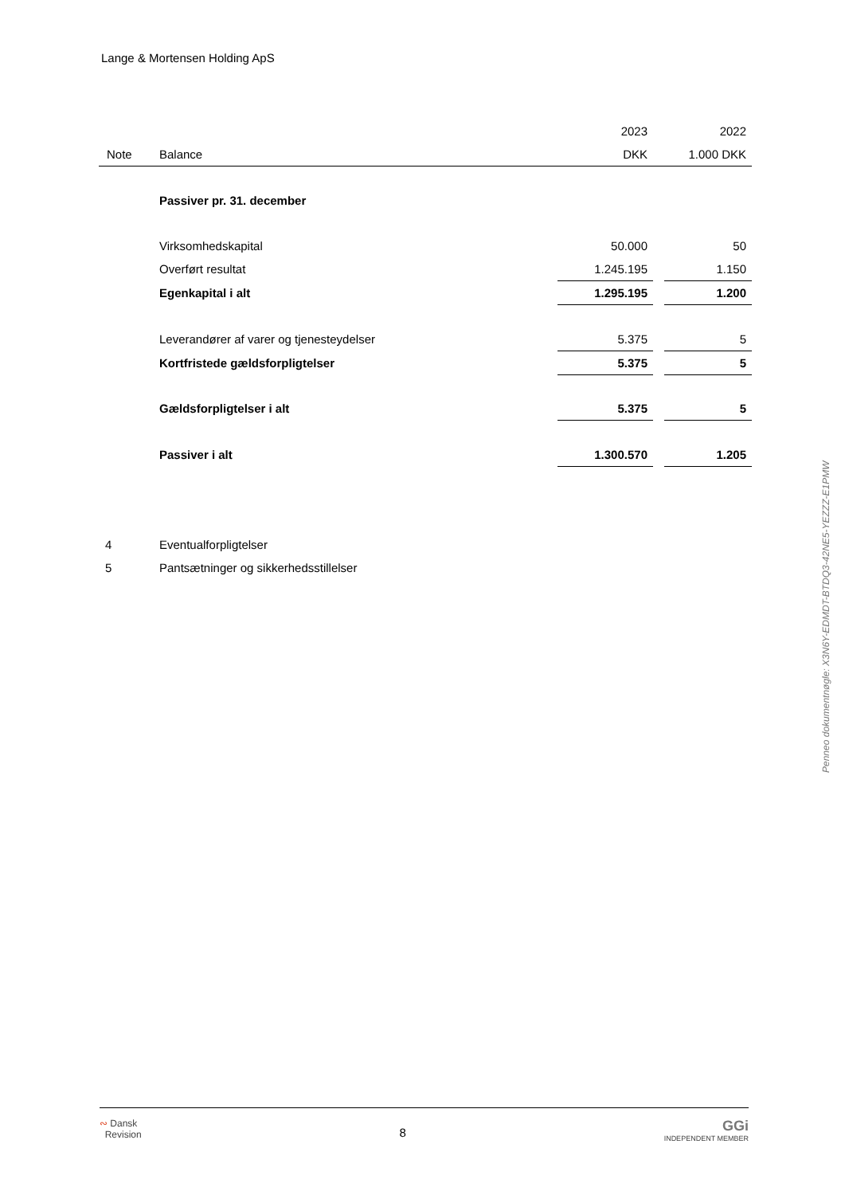Lange & Mortensen Holding ApS
| | | 2023 | | 2022 |
| --- | --- | --- | --- | --- |
| Note | Balance | DKK | | 1.000 DKK |
| | Passiver pr. 31. december | | | |
| | Virksomhedskapital | 50.000 | | 50 |
| | Overført resultat | 1.245.195 | | 1.150 |
| | Egenkapital i alt | 1.295.195 | | 1.200 |
| | Leverandører af varer og tjenesteydelser | 5.375 | | 5 |
| | Kortfristede gældsforpligtelser | 5.375 | | 5 |
| | Gældsforpligtelser i alt | 5.375 | | 5 |
| | Passiver i alt | 1.300.570 | | 1.205 |
| 4 | Eventualforpligtelser | | | |
| 5 | Pantsætninger og sikkerhedsstillelser | | | |
Penneo dokumentnøgle: X3N6Y-EDMDT-BTDQ3-42NE5-YEZZZ-E1PMW
∾ Dansk
Revision
8
GGi
INDEPENDENT MEMBER